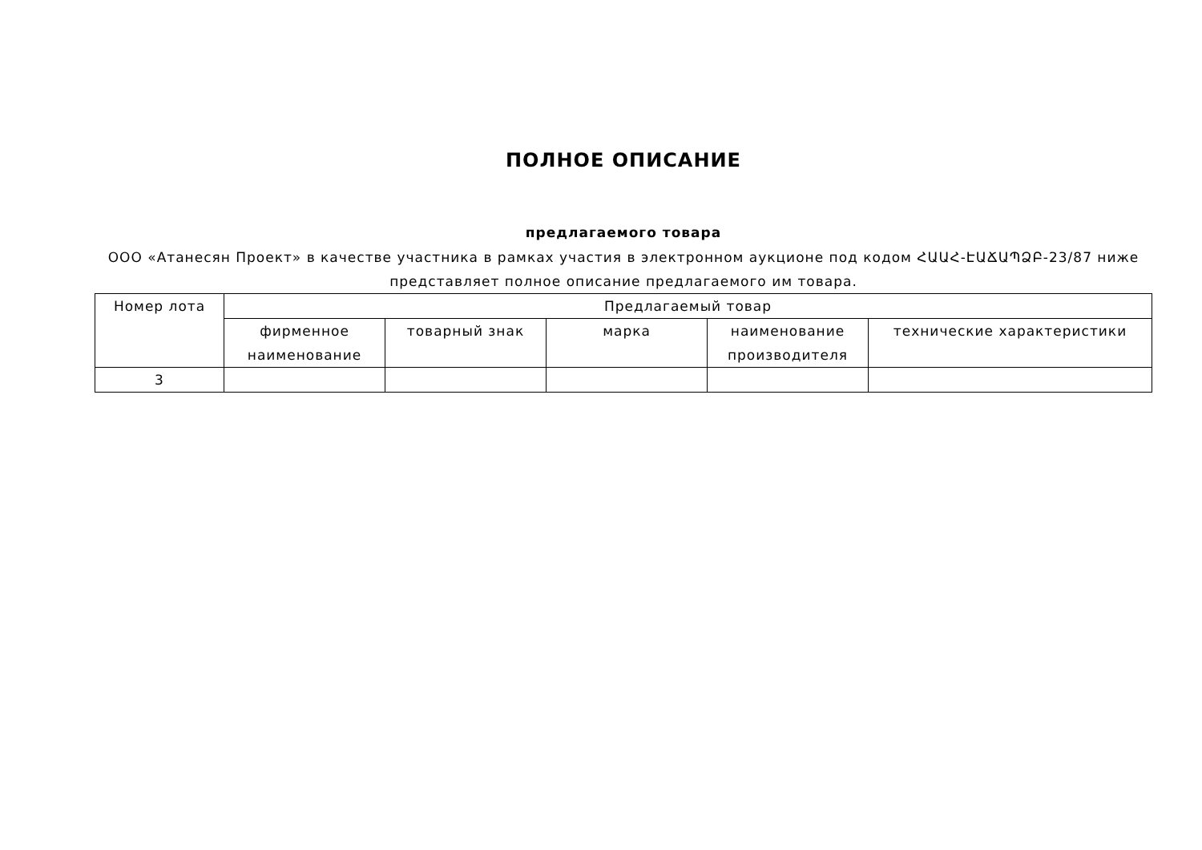ПОЛНОЕ ОПИСАНИЕ
предлагаемого товара
ООО «Атанесян Проект» в качестве участника в рамках участия в электронном аукционе под кодом ՀԱԱՀ-ԷԱՃԱՊՁԲ-23/87 ниже представляет полное описание предлагаемого им товара.
| Номер лота | Предлагаемый товар | | | | |
| --- | --- | --- | --- | --- | --- |
| | фирменное наименование | товарный знак | марка | наименование производителя | технические характеристики |
| 3 | | | | | |